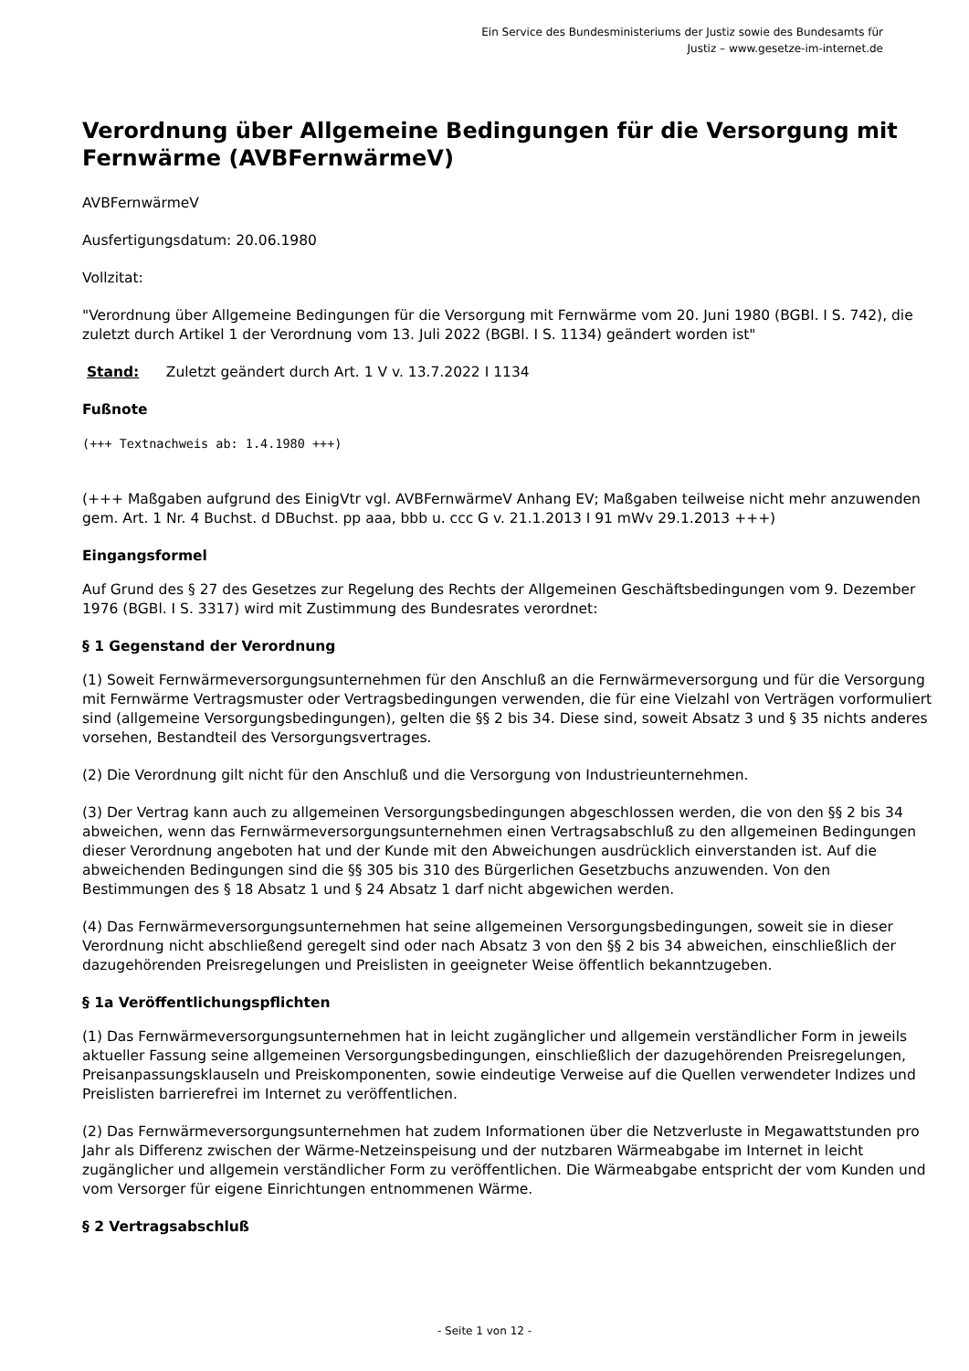Ein Service des Bundesministeriums der Justiz sowie des Bundesamts für
Justiz – www.gesetze-im-internet.de
Verordnung über Allgemeine Bedingungen für die Versorgung mit Fernwärme (AVBFernwärmeV)
AVBFernwärmeV
Ausfertigungsdatum: 20.06.1980
Vollzitat:
"Verordnung über Allgemeine Bedingungen für die Versorgung mit Fernwärme vom 20. Juni 1980 (BGBl. I S. 742), die zuletzt durch Artikel 1 der Verordnung vom 13. Juli 2022 (BGBl. I S. 1134) geändert worden ist"
Stand: Zuletzt geändert durch Art. 1 V v. 13.7.2022 I 1134
Fußnote
(+++ Textnachweis ab: 1.4.1980 +++)
(+++ Maßgaben aufgrund des EinigVtr vgl. AVBFernwärmeV Anhang EV; Maßgaben teilweise nicht mehr anzuwenden gem. Art. 1 Nr. 4 Buchst. d DBuchst. pp aaa, bbb u. ccc G v. 21.1.2013 I 91 mWv 29.1.2013 +++)
Eingangsformel
Auf Grund des § 27 des Gesetzes zur Regelung des Rechts der Allgemeinen Geschäftsbedingungen vom 9. Dezember 1976 (BGBl. I S. 3317) wird mit Zustimmung des Bundesrates verordnet:
§ 1 Gegenstand der Verordnung
(1) Soweit Fernwärmeversorgungsunternehmen für den Anschluß an die Fernwärmeversorgung und für die Versorgung mit Fernwärme Vertragsmuster oder Vertragsbedingungen verwenden, die für eine Vielzahl von Verträgen vorformuliert sind (allgemeine Versorgungsbedingungen), gelten die §§ 2 bis 34. Diese sind, soweit Absatz 3 und § 35 nichts anderes vorsehen, Bestandteil des Versorgungsvertrages.
(2) Die Verordnung gilt nicht für den Anschluß und die Versorgung von Industrieunternehmen.
(3) Der Vertrag kann auch zu allgemeinen Versorgungsbedingungen abgeschlossen werden, die von den §§ 2 bis 34 abweichen, wenn das Fernwärmeversorgungsunternehmen einen Vertragsabschluß zu den allgemeinen Bedingungen dieser Verordnung angeboten hat und der Kunde mit den Abweichungen ausdrücklich einverstanden ist. Auf die abweichenden Bedingungen sind die §§ 305 bis 310 des Bürgerlichen Gesetzbuchs anzuwenden. Von den Bestimmungen des § 18 Absatz 1 und § 24 Absatz 1 darf nicht abgewichen werden.
(4) Das Fernwärmeversorgungsunternehmen hat seine allgemeinen Versorgungsbedingungen, soweit sie in dieser Verordnung nicht abschließend geregelt sind oder nach Absatz 3 von den §§ 2 bis 34 abweichen, einschließlich der dazugehörenden Preisregelungen und Preislisten in geeigneter Weise öffentlich bekanntzugeben.
§ 1a Veröffentlichungspflichten
(1) Das Fernwärmeversorgungsunternehmen hat in leicht zugänglicher und allgemein verständlicher Form in jeweils aktueller Fassung seine allgemeinen Versorgungsbedingungen, einschließlich der dazugehörenden Preisregelungen, Preisanpassungsklauseln und Preiskomponenten, sowie eindeutige Verweise auf die Quellen verwendeter Indizes und Preislisten barrierefrei im Internet zu veröffentlichen.
(2) Das Fernwärmeversorgungsunternehmen hat zudem Informationen über die Netzverluste in Megawattstunden pro Jahr als Differenz zwischen der Wärme-Netzeinspeisung und der nutzbaren Wärmeabgabe im Internet in leicht zugänglicher und allgemein verständlicher Form zu veröffentlichen. Die Wärmeabgabe entspricht der vom Kunden und vom Versorger für eigene Einrichtungen entnommenen Wärme.
§ 2 Vertragsabschluß
- Seite 1 von 12 -